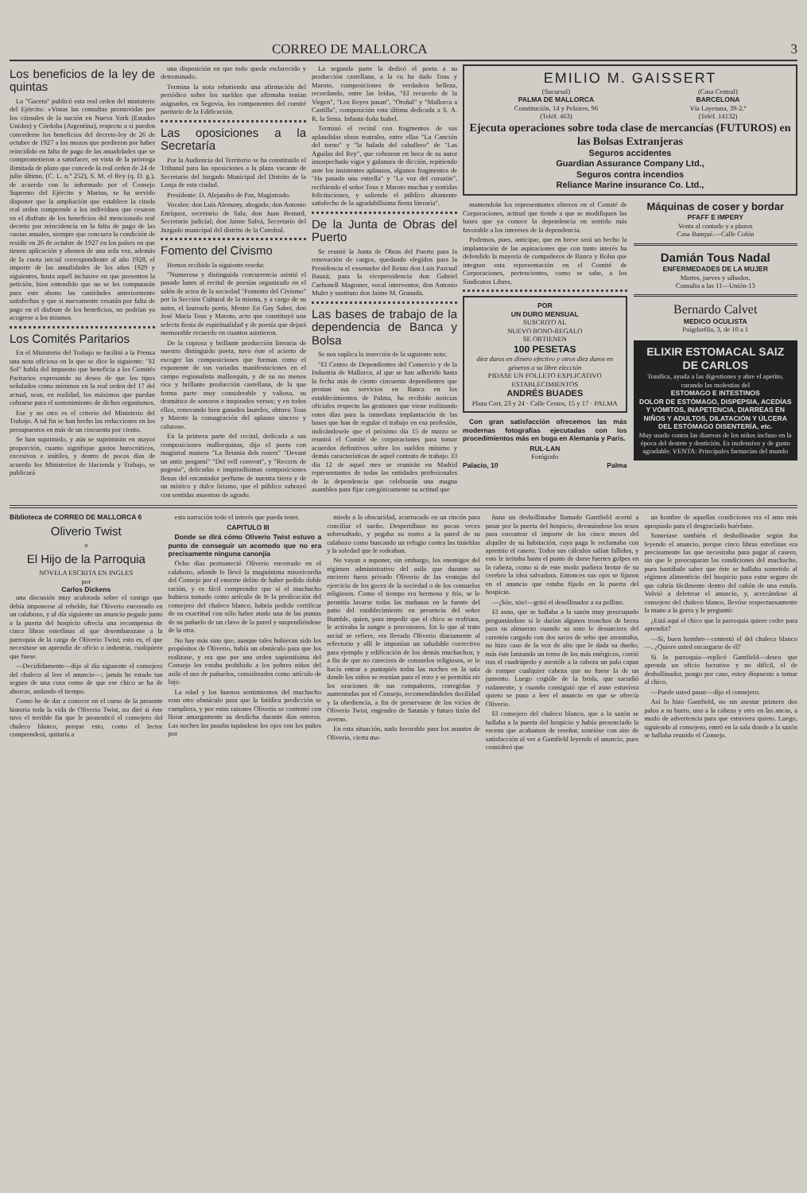CORREO DE MALLORCA 3
Los beneficios de la ley de quintas
La "Gaceta" publicó esta real orden del ministerio del Ejército: «Vistas las consultas promovidas por los cónsules de la nación en Nueva York (Estados Unidos) y Córdoba (Argentina), respecto a si pueden concederse los beneficios del decreto-ley de 26 de octubre de 1927 a los mozos que perdieron por haber reincidido en falta de pago de las anualidades que se comprometieron a satisfacer, en vista de la prórroga ilimitada de plazo que concede la real orden de 24 de julio último, (C. L. n.º 252), S. M. el Rey (q. D. g.), de acuerdo con lo informado por el Consejo Supremo del Ejército y Marina, se ha servido disponer que la ampliación que establece la citada real orden comprende a los individuos que cesaron en el disfrute de los beneficios del mencionado real decreto por reincidencia en la falta de pago de las cuotas anuales, siempre que concurra la condición de residir en 26 de octubre de 1927 en los países en que tienen aplicación y abonen de una sola vez, además de la cuota inicial correspondiente al año 1928, el importe de las anualidades de los años 1929 y siguientes, hasta aquél inclusive en que presenten la petición, bien entendido que no se les computarán para este abono las cantidades anteriormente satisfechas y que si nuevamente cesarán por falta de pago en el disfrute de los beneficios, no podrían ya acogerse a los mismos.
Los Comités Paritarios
En el Ministerio del Trabajo se facilitó a la Prensa una nota oficiosa en la que se dice lo siguiente: "El Sol" habla del impuesto que beneficia a los Comités Paritarios expresando su deseo de que los tipos señalados como mínimos en la real orden del 17 del actual, sean, en realidad, los máximos que puedan cobrarse para el sostenimiento de dichos organismos.
Ese y no otro es el criterio del Ministerio del Trabajo. A tal fin se han hecho las reducciones en los presupuestos en más de un cincuenta por ciento.
Se han suprimido, y aún se suprimirán en mayor proporción, cuanto signifique gastos burocráticos, excesivos e inútiles, y dentro de pocos días de acuerdo los Ministerios de Hacienda y Trabajo, se publicará
una disposición en que todo queda esclarecido y determinado.
Termina la nota rebatiendo una afirmación del periódico sobre los sueldos que afirmaba tenían asignados, en Segovia, los componentes del comité paritario de la Edificación.
Las oposiciones a la Secretaría
Por la Audiencia del Territorio se ha constituido el Tribunal para las oposiciones a la plaza vacante de Secretario del Juzgado Municipal del Distrito de la Lonja de esta ciudad.
Presidente: D. Alejandro de Paz, Magistrado.
Vocales: don Luis Alemany, abogado; don Antonio Enríquez, secretario de Sala; don Juan Bestard, Secretario judicial; don Jaime Salvá, Secretario del Juzgado municipal del distrito de la Catedral.
Fomento del Civismo
Hemos recibido la siguiente reseña:
"Numerosa y distinguida concurrencia asistió el pasado lunes al recital de poesías organizado en el salón de actos de la sociedad "Fomento del Civismo" por la Sección Cultural de la misma, y a cargo de su autor, el laureado poeta, Mestre En Gay Saber, don José María Tous y Maroto, acto que constituyó una selecta fiesta de espiritualidad y de poesía que dejará memorable recuerdo en cuantos asistieron.
De la copiosa y brillante producción literaria de nuestro distinguido poeta, tuvo éste el acierto de escoger las composiciones que forman como el exponente de sus variadas manifestaciones en el campo regionalista mallorquín, y de su no menos rica y brillante producción castellana, de la que forma parte muy considerable y valiosa, su dramática de sonoros e inspirados versos; y en todos ellos, renovando bien ganados laureles, obtuvo Tous y Maroto la consagración del aplauso sincero y caluroso.
En la primera parte del recital, dedicada a sus composiciones mallorquinas, dijo el poeta con magistral manera "La lletania dels rosers" "Devant un antic pergamí" "Del vell convent", y "Recorts de pagesia", delicadas e inspiradísimas composiciones llenas del encantador perfume de nuestra tierra y de un místico y dulce lirismo, que el público subrayó con sentidas muestras de agrado.
La segunda parte la dedicó el poeta a su producción castellana, a la cu ha dado Tous y Maroto, composiciones de verdadera belleza, recordando, entre las leídas, "El recuerdo de la Virgen", "Los Reyes pasan", "Otoñal" y "Mallorca a Castilla", composición esta última dedicada a S. A. R. la Srma. Infanta doña Isabel.
Terminó el recital con fragmentos de sus aplaudidas obras teatrales, entre ellas "La Canción del torno" y "la balada del caballero" de "Las Aguilas del Rey", que cobraron en boca de su autor insospechado vigor y galanura de dicción, repitiendo ante los insistentes aplausos, algunos fragmentos de "Ha pasado una estrella" y "La voz del corazón", recibiendo el señor Tous y Maroto muchas y sentidas felicitaciones, y saliendo el público altamente satisfecho de la agradabilísima fiesta literaria".
De la Junta de Obras del Puerto
Se reunió la Junta de Obras del Puerto para la renovación de cargos, quedando elegidos para la Presidencia el exsenador del Reino don Luis Pascual Bauzá; para la vicepresidencia don Gabriel Carbonell Magraner, vocal interventor, don Antonio Mulet y sustituto don Jaime M. Granada.
Las bases de trabajo de la dependencia de Banca y Bolsa
Se nos suplica la inserción de la siguiente nota:
"El Centro de Dependientes del Comercio y de la Industria de Mallorca, al que se han adherido hasta la fecha más de ciento cincuenta dependientes que prestan sus servicios en Banca en los establecimientos de Palma, ha recibido noticias oficiales respecto las gestiones que viene realizando estos días para la inmediata implantación de las bases que han de regular el trabajo en esa profesión, indicándosele que el próximo día 15 de marzo se reunirá el Comité de corporaciones para tomar acuerdos definitivos sobre los sueldos mínimo y demás características de aquel contrato de trabajo. El día 12 de aquel mes se reunirán en Madrid representantes de todas las entidades profesionales de la dependencia que celebrarán una magna asamblea para fijar categóricamente su actitud que
EMILIO M. GAISSERT
(Sucursal)
PALMA DE MALLORCA
Constitución, 14 y Pelaires, 96
(Teléf. 463)
(Casa Central)
BARCELONA
Vía Layetana, 39-2.º
(Teléf. 14132)
Ejecuta operaciones sobre toda clase de mercancías (FUTUROS) en las Bolsas Extranjeras
Seguros accidentes
Guardian Assurance Company Ltd.,
Seguros contra incendios
Reliance Marine insurance Co. Ltd.,
mantendrán los representantes obreros en el Comité de Corporaciones, actitud que tiende a que se modifiquen las bases que ya conoce la dependencia en sentido más favorable a los intereses de la dependencia.
Podemos, pues, anticipar, que en breve será un hecho la implantación de las aspiraciones que con tanto interés ha defendido la mayoría de compañeros de Banca y Bolsa que integran esta representación en el Comité de Corporaciones, pertencientes, como se sabe, a los Sindicatos Libres.
POR
UN DURO MENSUAL
SUSCRITO AL
NUEVO BONO-REGALO
SE OBTIENEN
100 PESETAS
diez duros en dinero efectivo y otros diez duros en géneros a su libre elección
PIDASE UN FOLLETO EXPLICATIVO
ESTABLECIMIENTOS
ANDRÉS BUADES
Plaza Cort, 23 y 24 · Calle Cestos, 15 y 17 · PALMA
Con gran satisfacción ofrecemos las más modernas fotografías ejecutadas con los procedimientos más en boga en Alemania y París.
RUL-LAN
Fotógrafo
Palacio, 10 Palma
Máquinas de coser y bordar
PFAFF E IMPERY
Venta al contado y a plazos
Casa Banqué.—Calle Colón
Damián Tous Nadal
ENFERMEDADES DE LA MUJER
Martes, jueves y sábados.
Consulta a las 11—Unión-13
Bernardo Calvet
MEDICO OCULISTA
Puigdorfila, 3, de 10 a 1
ELIXIR ESTOMACAL SAIZ DE CARLOS
Tonifica, ayuda a las digestiones y abre el apetito, curando las molestias del
ESTOMAGO E INTESTINOS
DOLOR DE ESTÓMAGO, DISPEPSIA, ACEDÍAS Y VÓMITOS, INAPETENCIA, DIARREAS EN NIÑOS Y ADULTOS, DILATACIÓN Y ÚLCERA DEL ESTÓMAGO DISENTERÍA, etc.
Muy usado contra las diarreas de los niños incluso en la época del destete y dentición. Es inofensivo y de gusto agradable. VENTA: Principales farmacias del mundo
Biblioteca de CORREO DE MALLORCA 6
Oliverio Twist
o
El Hijo de la Parroquia
NOVELA ESCRITA EN INGLES
por
Carlos Dickens
una discusión muy acalorada sobre el castigo que debía imponerse al rebelde, fué Oliverio encerrado en un calabozo, y al día siguiente un anuncio pegado junto a la puerta del hospicio ofrecía una recompensa de cinco libras esterlinas al que desembarazase a la parroquia de la carga de Oliverio Twist; esto es, el que necesitase un aprendiz de oficio o industria, cualquiera que fuese.
—Decididamente—dijo al día siguiente el consejero del chaleco al leer el anuncio—; jamás he estado tan seguro de una cosa como de que ese chico se ha de ahorcar, andando el tiempo.
Como he de dar a conocer en el curso de la presente historia toda la vida de Oliverio Twist, no diré si éste tuvo el terrible fin que le pronosticó el consejero del chaleco blanco, porque esto, como el lector comprenderá, quitaría a
esta narración todo el interés que pueda tener.
CAPITULO III
Donde se dirá cómo Oliverio Twist estuvo a punto de conseguir un acomodo que no era precisamente ninguna canonjía
Ocho días permaneció Oliverio encerrado en el calabozo, adonde le llevó la magnánima misericordia del Consejo por el enorme delito de haber pedido doble ración, y es fácil comprender que si el muchacho hubiera tomado como artículo de fe la predicación del consejero del chaleco blanco, habría podido certificar de su exactitud con sólo haber atado una de las puntas de su pañuelo de un clavo de la pared y suspendiéndose de la otra.
No hay más sino que, aunque tales hubieran sido los propósitos de Oliverio, había un obstáculo para que los realizase, y era que por una orden sapientísima del Consejo les estaba prohibido a los pobres niños del asilo el uso de pañuelos, considerados como artículo de lujo.
La edad y los buenos sentimientos del muchacho eran otro obstáculo para que la fatídica predicción se cumpliera, y por estas razones Oliverio se contentó con llorar amargamente su desdicha durante días enteros. Las noches las pasaba tapándose los ojos con los puños por
miedo a la obscuridad, acurrucado en un rincón para conciliar el sueño. Despertábase no pocas veces sobresaltado, y pegaba su rostro a la pared de su calabozo como buscando un refugio contra las tinieblas y la soledad que le rodeaban.
No vayan a suponer, sin embargo, los enemigos del régimen administrativo del asilo que durante su encierro fuera privado Oliverio de las ventajas del ejercicio de los goces de la sociedad o de los consuelos religiosos. Como el tiempo era hermoso y frío, se le permitía lavarse todas las mañanas en la fuente del patio del establecimiento en presencia del señor Bumble, quien, para impedir que el chico se resfriara, le activaba la sangre a pescozones. En lo que al trato social se refiere, era llevado Oliverio diariamente al refectorio y allí le imponían un saludable correctivo para ejemplo y edificación de los demás muchachos; y a fin de que no careciera de consuelos religiosos, se le hacía entrar a puntapiés todas las noches en la sala donde los niños se reunían para el rezo y se permitía oír los oraciones de sus compañeros, corregidas y aumentadas por el Consejo, recomendándoles docilidad y la obediencia, a fin de preservarse de los vicios de Oliverio Twist, engendro de Satanás y futuro tizón del averno.
En esta situación, nada favorable para los asuntos de Oliverio, cierta ma-
ñana un deshollinador llamado Gamfield acertó a pasar por la puerta del hospicio, devanándose los sesos para encontrar el importe de los cinco meses del alquiler de su habitación, cuya paga le reclamaba con apremio el casero. Todos sus cálculos salían fallidos, y esto le irritaba hasta el punto de darse fuertes golpes en la cabeza, como si de este modo pudiera brotar de su cerebro la idea salvadora. Entonces sus ojos se fijaron en el anuncio que estaba fijado en la puerta del hospicio.
—¡Sóo, sóo!—gritó el desollinador a su pollino.
El asno, que se hallaba a la sazón muy preocupado preguntándose si le darían algunos tronchos de berza para su almuerzo cuando su amo le desunciera del carretón cargado con dos sacos de sebo que arrastraba, no hizo caso de la voz de alto que le dada su dueño; más éste lanzando un terno de los más enérgicos, corrió tras el cuadrúpedo y asestóle a la cabeza un palo capaz de romper cualquier cabeza que no fuese la de un jumento. Luego cogióle de la brida, que sacudió rudamente, y cuando consiguió que el asno estuviera quieto se puso a leer el anuncio en que se ofrecía Oliverio.
El consejero del chaleco blanco, que a la sazón se hallaba a la puerta del hospicio y había presenciado la escena que acabamos de reseñar, sonrióse con aire de satisfacción al ver a Gamfield leyendo el anuncio, pues consideró que
un hombre de aquellas condiciones era el amo más apropiado para el desgraciado huérfano.
Sonreíase también el deshollinador según iba leyendo el anuncio, porque cinco libras esterlinas era precisamente las que necesitaba para pagar al casero, sin que le preocuparan las condiciones del muchacho, pues bastábale saber que éste se hallaba sometido al régimen alimenticio del hospicio para estar seguro de que cabría fácilmente dentro del cañón de una estufa. Volvió a deletrear el anuncio, y, acercándose al consejero del chaleco blanco, llevóse respectuosamente la mano a la gorra y le preguntó:
¿Está aquí el chico que la parroquia quiere ceder para aprendiz?
—Sí, buen hombre—contestó el del chaleco blanco—. ¿Quiere usted encargarse de él?
Si la parroquia—replicó Gamfield—desea que aprenda un oficio lucrativo y no difícil, el de deshollinador, pongo por caso, estoy dispuesto a tomar al chico.
—Puede usted pasar—dijo el consejero.
Así lo hizo Gamfield, no sin asestar primero dos palos a su burro, uno a la cabeza y otro en las ancas, a modo de advertencia para que estuviera quieto. Luego, siguiendo al consejero, entró en la sala donde a la sazón se hallaba reunido el Consejo.